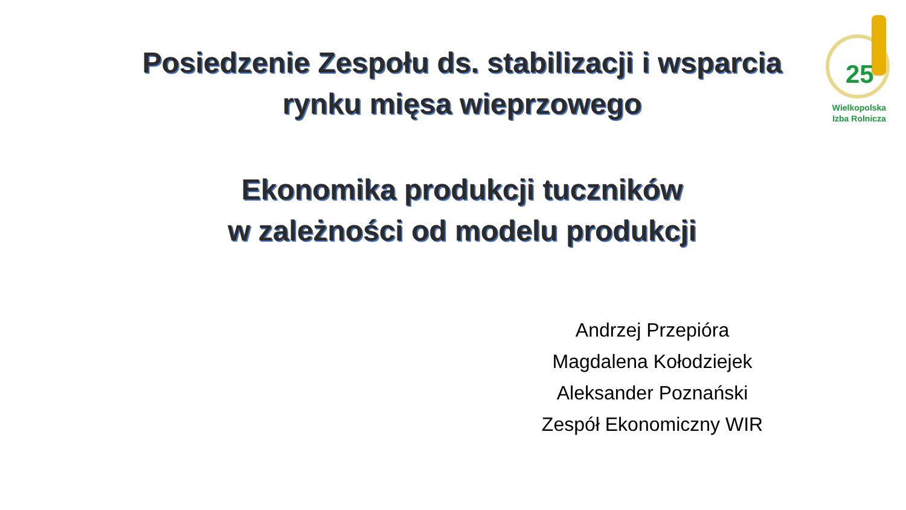Posiedzenie Zespołu ds. stabilizacji i wsparcia
rynku mięsa wieprzowego
Ekonomika produkcji tuczników
w zależności od modelu produkcji
Andrzej Przepióra
Magdalena Kołodziejek
Aleksander Poznański
Zespół Ekonomiczny WIR
25
Wielkopolska
Izba Rolnicza